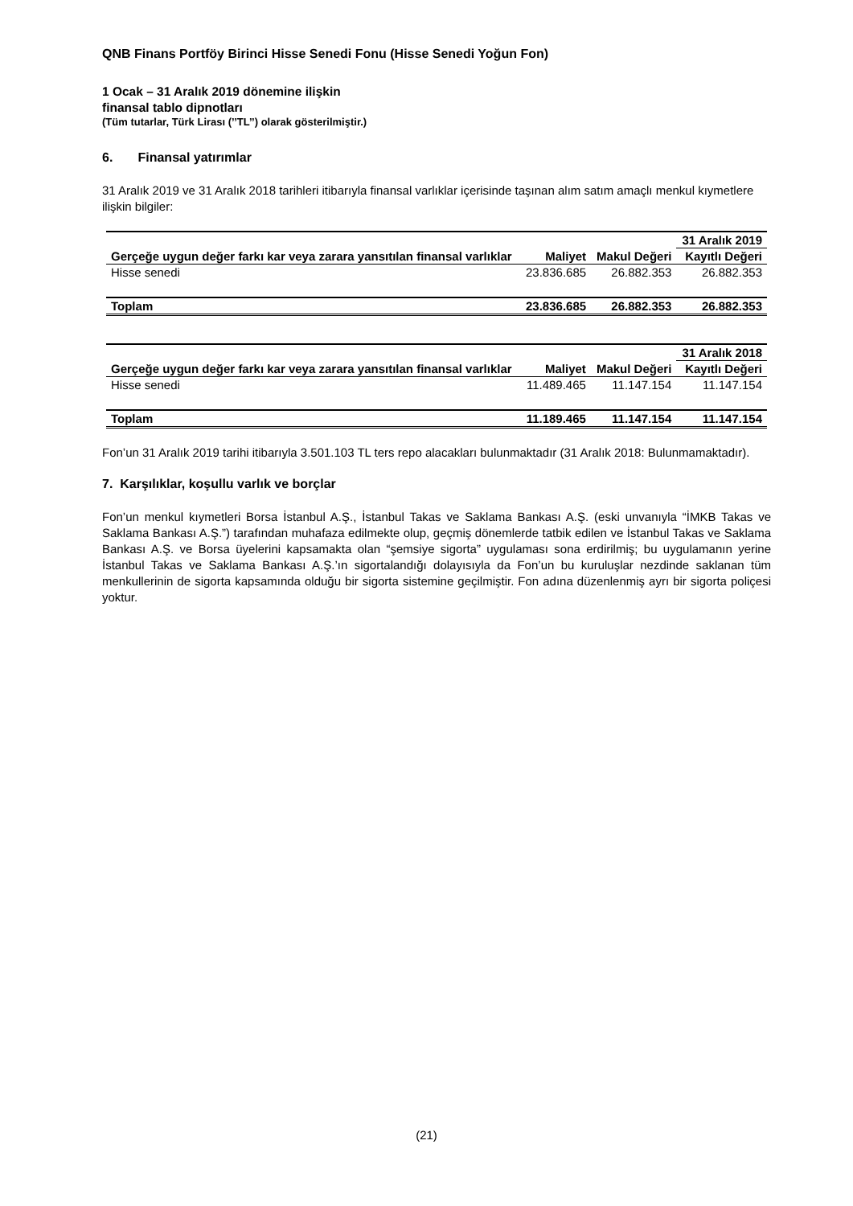QNB Finans Portföy Birinci Hisse Senedi Fonu (Hisse Senedi Yoğun Fon)
1 Ocak – 31 Aralık 2019 dönemine ilişkin
finansal tablo dipnotları
(Tüm tutarlar, Türk Lirası (’’TL’’) olarak gösterilmiştir.)
6. Finansal yatırımlar
31 Aralık 2019 ve 31 Aralık 2018 tarihleri itibarıyla finansal varlıklar içerisinde taşınan alım satım amaçlı menkul kıymetlere ilişkin bilgiler:
| | | | 31 Aralık 2019 |
| Gerçeğe uygun değer farkı kar veya zarara yansıtılan finansal varlıklar | Maliyet | Makul Değeri | Kayıtlı Değeri |
| Hisse senedi | 23.836.685 | 26.882.353 | 26.882.353 |
| Toplam | 23.836.685 | 26.882.353 | 26.882.353 |
| | | | 31 Aralık 2018 |
| Gerçeğe uygun değer farkı kar veya zarara yansıtılan finansal varlıklar | Maliyet | Makul Değeri | Kayıtlı Değeri |
| Hisse senedi | 11.489.465 | 11.147.154 | 11.147.154 |
| Toplam | 11.189.465 | 11.147.154 | 11.147.154 |
Fon’un 31 Aralık 2019 tarihi itibarıyla 3.501.103 TL ters repo alacakları bulunmaktadır (31 Aralık 2018: Bulunmamaktadır).
7. Karşılıklar, koşullu varlık ve borçlar
Fon’un menkul kıymetleri Borsa İstanbul A.Ş., İstanbul Takas ve Saklama Bankası A.Ş. (eski unvanıyla “İMKB Takas ve Saklama Bankası A.Ş.”) tarafından muhafaza edilmekte olup, geçmiş dönemlerde tatbik edilen ve İstanbul Takas ve Saklama Bankası A.Ş. ve Borsa üyelerini kapsamakta olan “şemsiye sigorta” uygulaması sona erdirilmiş; bu uygulamanın yerine İstanbul Takas ve Saklama Bankası A.Ş.’ın sigortalandığı dolayısıyla da Fon’un bu kuruluşlar nezdinde saklanan tüm menkullerinin de sigorta kapsamında olduğu bir sigorta sistemine geçilmiştir. Fon adına düzenlenmiş ayrı bir sigorta poliçesi yoktur.
(21)